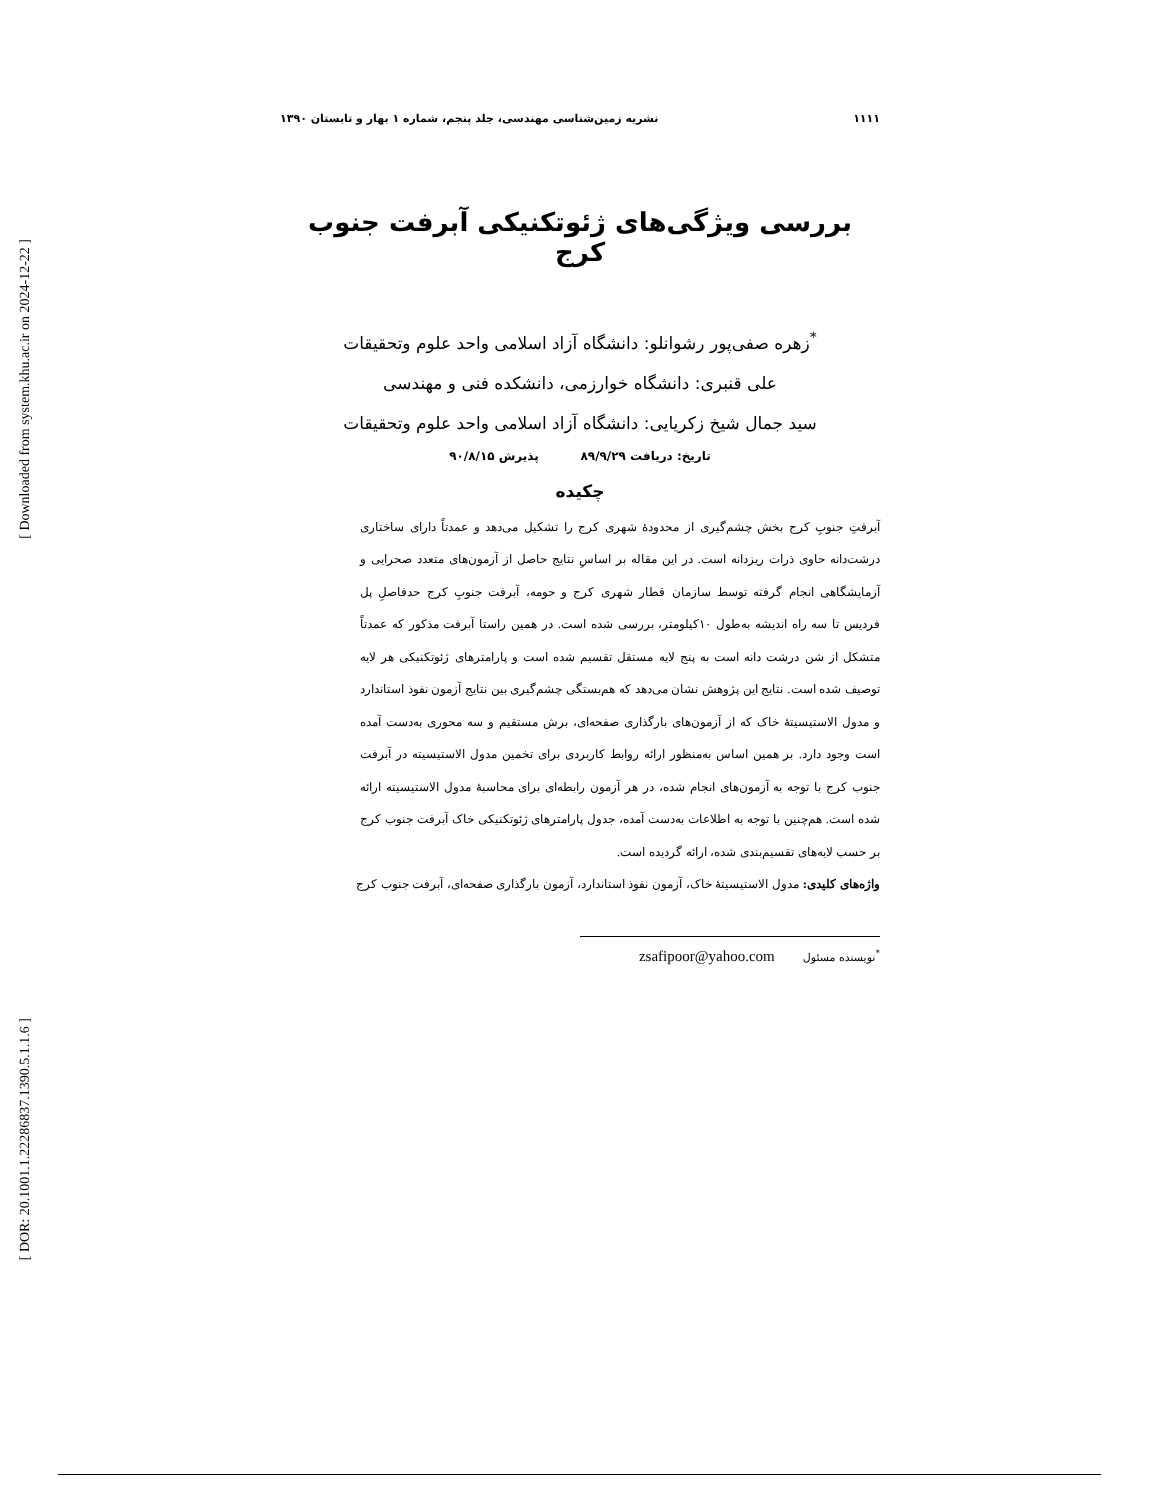[ Downloaded from system.khu.ac.ir on 2024-12-22 ]
[ DOR: 20.1001.1.22286837.1390.5.1.1.6 ]
۱۱۱۱ نشریه زمین‌شناسی مهندسی، جلد پنجم، شماره ۱ بهار و تابستان ۱۳۹۰
بررسی ویژگی‌های ژئوتکنیکی آبرفت جنوب کرج
<sup>*</sup> زهره صفی‌پور رشوانلو: دانشگاه آزاد اسلامی واحد علوم وتحقیقات
علی قنبری: دانشگاه خوارزمی، دانشکده فنی و مهندسی
سید جمال شیخ زکریایی: دانشگاه آزاد اسلامی واحد علوم وتحقیقات
تاریخ: دریافت ۸۹/۹/۲۹ پذیرش ۹۰/۸/۱۵
چکیده
آبرفتِ جنوبِ کرج بخش چشم‌گیری از محدودۀ شهری کرج را تشکیل می‌دهد و عمدتاً دارای ساختاری درشت‌دانه حاوی ذرات ریزدانه است. در این مقاله بر اساسِ نتایج حاصل از آزمون‌های متعدد صحرایی و آزمایشگاهی انجام گرفته توسط سازمان قطار شهری کرج و حومه، آبرفت جنوبِ کرج حدفاصلِ پل فردیس تا سه راه اندیشه به‌طول ۱۰کیلومتر، بررسی شده است. در همین راستا آبرفت مذکور که عمدتاً متشکل از شن درشت دانه است به پنج لایه مستقل تقسیم شده است و پارامترهای ژئوتکنیکی هر لایه توصیف شده است. نتایج این پژوهش نشان می‌دهد که هم‌بستگی چشم‌گیری بین نتایج آزمون نفوذ استاندارد و مدول الاستیسیتۀ خاک که از آزمون‌های بارگذاری صفحه‌ای، برش مستقیم و سه محوری به‌دست آمده است وجود دارد. بر همین اساس به‌منظور ارائه روابط کاربردی برای تخمین مدول الاستیسیته در آبرفت جنوب کرج با توجه به آزمون‌های انجام شده، در هر آزمون رابطه‌ای برای محاسبۀ مدول الاستیسیته ارائه شده است. هم‌چنین با توجه به اطلاعات به‌دست آمده، جدول پارامترهای ژئوتکنیکی خاک آبرفت جنوب کرج بر حسب لایه‌های تقسیم‌بندی شده، ارائه گردیده است.
واژه‌های کلیدی: مدول الاستیسیتۀ خاک، آزمون نفوذ استاندارد، آزمون بارگذاری صفحه‌ای، آبرفت جنوب کرج
<sup>*</sup> نویسنده مسئول zsafipoor@yahoo.com